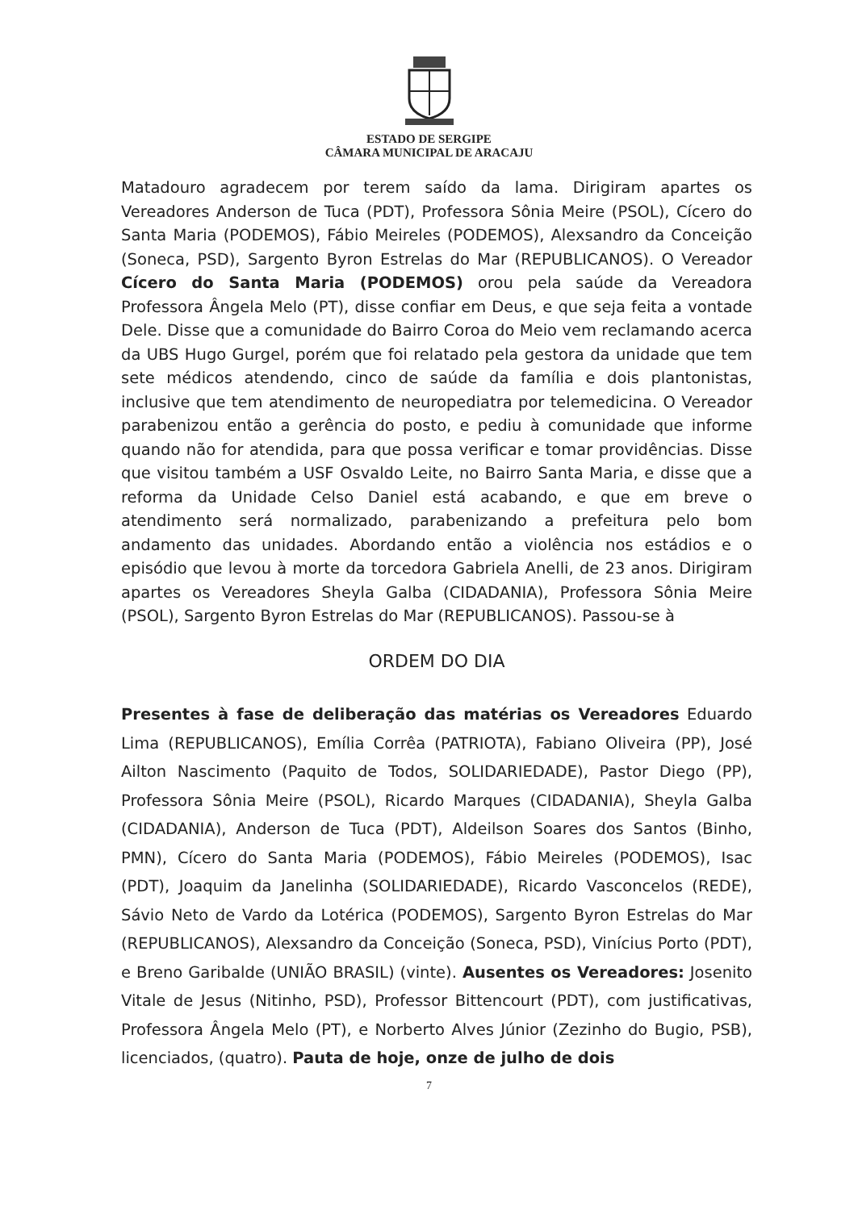ESTADO DE SERGIPE
CÂMARA MUNICIPAL DE ARACAJU
Matadouro agradecem por terem saído da lama. Dirigiram apartes os Vereadores Anderson de Tuca (PDT), Professora Sônia Meire (PSOL), Cícero do Santa Maria (PODEMOS), Fábio Meireles (PODEMOS), Alexsandro da Conceição (Soneca, PSD), Sargento Byron Estrelas do Mar (REPUBLICANOS). O Vereador Cícero do Santa Maria (PODEMOS) orou pela saúde da Vereadora Professora Ângela Melo (PT), disse confiar em Deus, e que seja feita a vontade Dele. Disse que a comunidade do Bairro Coroa do Meio vem reclamando acerca da UBS Hugo Gurgel, porém que foi relatado pela gestora da unidade que tem sete médicos atendendo, cinco de saúde da família e dois plantonistas, inclusive que tem atendimento de neuropediatra por telemedicina. O Vereador parabenizou então a gerência do posto, e pediu à comunidade que informe quando não for atendida, para que possa verificar e tomar providências. Disse que visitou também a USF Osvaldo Leite, no Bairro Santa Maria, e disse que a reforma da Unidade Celso Daniel está acabando, e que em breve o atendimento será normalizado, parabenizando a prefeitura pelo bom andamento das unidades. Abordando então a violência nos estádios e o episódio que levou à morte da torcedora Gabriela Anelli, de 23 anos. Dirigiram apartes os Vereadores Sheyla Galba (CIDADANIA), Professora Sônia Meire (PSOL), Sargento Byron Estrelas do Mar (REPUBLICANOS). Passou-se à
ORDEM DO DIA
Presentes à fase de deliberação das matérias os Vereadores Eduardo Lima (REPUBLICANOS), Emília Corrêa (PATRIOTA), Fabiano Oliveira (PP), José Ailton Nascimento (Paquito de Todos, SOLIDARIEDADE), Pastor Diego (PP), Professora Sônia Meire (PSOL), Ricardo Marques (CIDADANIA), Sheyla Galba (CIDADANIA), Anderson de Tuca (PDT), Aldeilson Soares dos Santos (Binho, PMN), Cícero do Santa Maria (PODEMOS), Fábio Meireles (PODEMOS), Isac (PDT), Joaquim da Janelinha (SOLIDARIEDADE), Ricardo Vasconcelos (REDE), Sávio Neto de Vardo da Lotérica (PODEMOS), Sargento Byron Estrelas do Mar (REPUBLICANOS), Alexsandro da Conceição (Soneca, PSD), Vinícius Porto (PDT), e Breno Garibalde (UNIÃO BRASIL) (vinte). Ausentes os Vereadores: Josenito Vitale de Jesus (Nitinho, PSD), Professor Bittencourt (PDT), com justificativas, Professora Ângela Melo (PT), e Norberto Alves Júnior (Zezinho do Bugio, PSB), licenciados, (quatro). Pauta de hoje, onze de julho de dois
7